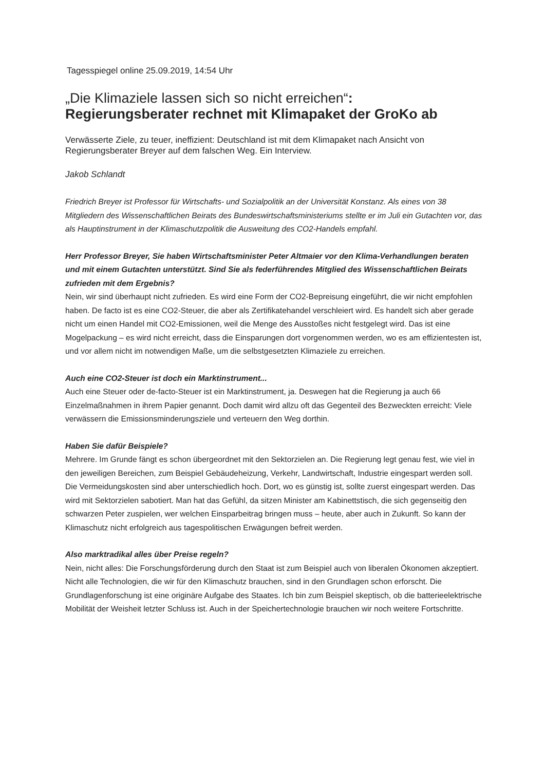Tagesspiegel online 25.09.2019, 14:54 Uhr
„Die Klimaziele lassen sich so nicht erreichen“:
Regierungsberater rechnet mit Klimapaket der GroKo ab
Verwässerte Ziele, zu teuer, ineffizient: Deutschland ist mit dem Klimapaket nach Ansicht von Regierungsberater Breyer auf dem falschen Weg. Ein Interview.
Jakob Schlandt
Friedrich Breyer ist Professor für Wirtschafts- und Sozialpolitik an der Universität Konstanz. Als eines von 38 Mitgliedern des Wissenschaftlichen Beirats des Bundeswirtschaftsministeriums stellte er im Juli ein Gutachten vor, das als Hauptinstrument in der Klimaschutzpolitik die Ausweitung des CO2-Handels empfahl.
Herr Professor Breyer, Sie haben Wirtschaftsminister Peter Altmaier vor den Klima-Verhandlungen beraten und mit einem Gutachten unterstützt. Sind Sie als federführendes Mitglied des Wissenschaftlichen Beirats zufrieden mit dem Ergebnis?
Nein, wir sind überhaupt nicht zufrieden. Es wird eine Form der CO2-Bepreisung eingeführt, die wir nicht empfohlen haben. De facto ist es eine CO2-Steuer, die aber als Zertifikatehandel verschleiert wird. Es handelt sich aber gerade nicht um einen Handel mit CO2-Emissionen, weil die Menge des Ausstoßes nicht festgelegt wird. Das ist eine Mogelpackung – es wird nicht erreicht, dass die Einsparungen dort vorgenommen werden, wo es am effizientesten ist, und vor allem nicht im notwendigen Maße, um die selbstgesetzten Klimaziele zu erreichen.
Auch eine CO2-Steuer ist doch ein Marktinstrument...
Auch eine Steuer oder de-facto-Steuer ist ein Marktinstrument, ja. Deswegen hat die Regierung ja auch 66 Einzelmaßnahmen in ihrem Papier genannt. Doch damit wird allzu oft das Gegenteil des Bezweckten erreicht: Viele verwässern die Emissionsminderungsziele und verteuern den Weg dorthin.
Haben Sie dafür Beispiele?
Mehrere. Im Grunde fängt es schon übergeordnet mit den Sektorzielen an. Die Regierung legt genau fest, wie viel in den jeweiligen Bereichen, zum Beispiel Gebäudeheizung, Verkehr, Landwirtschaft, Industrie eingespart werden soll. Die Vermeidungskosten sind aber unterschiedlich hoch. Dort, wo es günstig ist, sollte zuerst eingespart werden. Das wird mit Sektorzielen sabotiert. Man hat das Gefühl, da sitzen Minister am Kabinettstisch, die sich gegenseitig den schwarzen Peter zuspielen, wer welchen Einsparbeitrag bringen muss – heute, aber auch in Zukunft. So kann der Klimaschutz nicht erfolgreich aus tagespolitischen Erwägungen befreit werden.
Also marktradikal alles über Preise regeln?
Nein, nicht alles: Die Forschungsförderung durch den Staat ist zum Beispiel auch von liberalen Ökonomen akzeptiert. Nicht alle Technologien, die wir für den Klimaschutz brauchen, sind in den Grundlagen schon erforscht. Die Grundlagenforschung ist eine originäre Aufgabe des Staates. Ich bin zum Beispiel skeptisch, ob die batterieelektrische Mobilität der Weisheit letzter Schluss ist. Auch in der Speichertechnologie brauchen wir noch weitere Fortschritte.